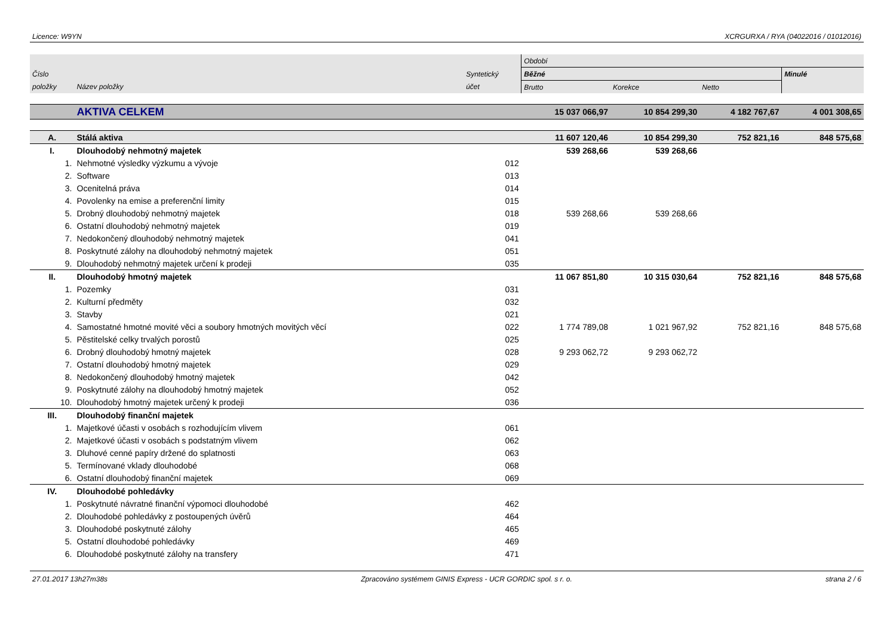Licence: W9YN XCRGURXA / RYA (04022016 / 01012016)
| | | | Období | | | |
| --- | --- | --- | --- | --- | --- | --- |
| Číslo | | Syntetický | Běžné | | | Minulé |
| položky | Název položky | účet | Brutto | Korekce | Netto | |
| | AKTIVA CELKEM | | 15 037 066,97 | 10 854 299,30 | 4 182 767,67 | 4 001 308,65 |
| A. | Stálá aktiva | | 11 607 120,46 | 10 854 299,30 | 752 821,16 | 848 575,68 |
| I. | Dlouhodobý nehmotný majetek | | 539 268,66 | 539 268,66 | | |
| 1. | Nehmotné výsledky výzkumu a vývoje | 012 | | | | |
| 2. | Software | 013 | | | | |
| 3. | Ocenitelná práva | 014 | | | | |
| 4. | Povolenky na emise a preferenční limity | 015 | | | | |
| 5. | Drobný dlouhodobý nehmotný majetek | 018 | 539 268,66 | 539 268,66 | | |
| 6. | Ostatní dlouhodobý nehmotný majetek | 019 | | | | |
| 7. | Nedokončený dlouhodobý nehmotný majetek | 041 | | | | |
| 8. | Poskytnuté zálohy na dlouhodobý nehmotný majetek | 051 | | | | |
| 9. | Dlouhodobý nehmotný majetek určení k prodeji | 035 | | | | |
| II. | Dlouhodobý hmotný majetek | | 11 067 851,80 | 10 315 030,64 | 752 821,16 | 848 575,68 |
| 1. | Pozemky | 031 | | | | |
| 2. | Kulturní předměty | 032 | | | | |
| 3. | Stavby | 021 | | | | |
| 4. | Samostatné hmotné movité věci a soubory hmotných movitých věcí | 022 | 1 774 789,08 | 1 021 967,92 | 752 821,16 | 848 575,68 |
| 5. | Pěstitelské celky trvalých porostů | 025 | | | | |
| 6. | Drobný dlouhodobý hmotný majetek | 028 | 9 293 062,72 | 9 293 062,72 | | |
| 7. | Ostatní dlouhodobý hmotný majetek | 029 | | | | |
| 8. | Nedokončený dlouhodobý hmotný majetek | 042 | | | | |
| 9. | Poskytnuté zálohy na dlouhodobý hmotný majetek | 052 | | | | |
| 10. | Dlouhodobý hmotný majetek určený k prodeji | 036 | | | | |
| III. | Dlouhodobý finanční majetek | | | | | |
| 1. | Majetkové účasti v osobách s rozhodujícím vlivem | 061 | | | | |
| 2. | Majetkové účasti v osobách s podstatným vlivem | 062 | | | | |
| 3. | Dluhové cenné papíry držené do splatnosti | 063 | | | | |
| 5. | Termínované vklady dlouhodobé | 068 | | | | |
| 6. | Ostatní dlouhodobý finanční majetek | 069 | | | | |
| IV. | Dlouhodobé pohledávky | | | | | |
| 1. | Poskytnuté návratné finanční výpomoci dlouhodobé | 462 | | | | |
| 2. | Dlouhodobé pohledávky z postoupených úvěrů | 464 | | | | |
| 3. | Dlouhodobé poskytnuté zálohy | 465 | | | | |
| 5. | Ostatní dlouhodobé pohledávky | 469 | | | | |
| 6. | Dlouhodobé poskytnuté zálohy na transfery | 471 | | | | |
27.01.2017 13h27m38s Zpracováno systémem GINIS Express - UCR GORDIC spol. s r. o. strana 2 / 6